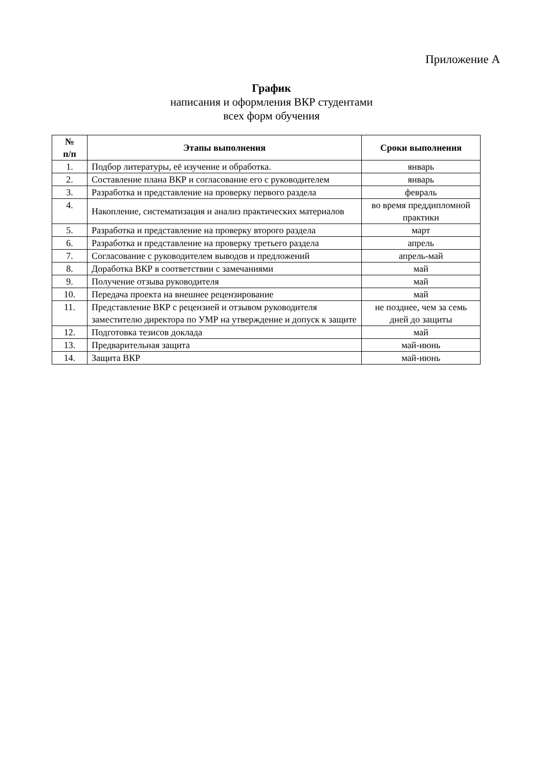Приложение А
График
написания и оформления ВКР студентами
всех форм обучения
| № п/п | Этапы выполнения | Сроки выполнения |
| --- | --- | --- |
| 1. | Подбор литературы, её изучение и обработка. | январь |
| 2. | Составление плана ВКР и согласование его с руководителем | январь |
| 3. | Разработка и представление на проверку первого раздела | февраль |
| 4. | Накопление, систематизация и анализ практических материалов | во время преддипломной практики |
| 5. | Разработка и представление на проверку второго раздела | март |
| 6. | Разработка и представление на проверку третьего раздела | апрель |
| 7. | Согласование с руководителем выводов и предложений | апрель-май |
| 8. | Доработка ВКР в соответствии с замечаниями | май |
| 9. | Получение отзыва руководителя | май |
| 10. | Передача проекта на внешнее рецензирование | май |
| 11. | Представление ВКР с рецензией и отзывом руководителя заместителю директора по УМР на утверждение и допуск к защите | не позднее, чем за семь дней до защиты |
| 12. | Подготовка тезисов доклада | май |
| 13. | Предварительная защита | май-июнь |
| 14. | Защита ВКР | май-июнь |